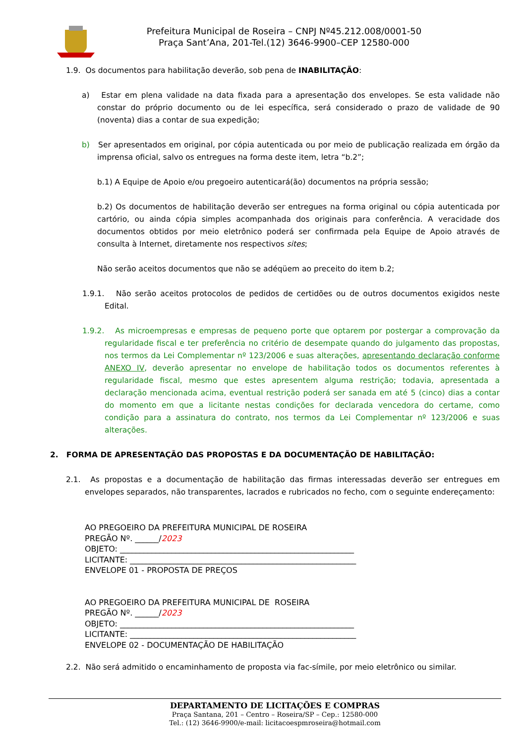Prefeitura Municipal de Roseira – CNPJ Nº45.212.008/0001-50
Praça Sant’Ana, 201-Tel.(12) 3646-9900–CEP 12580-000
1.9. Os documentos para habilitação deverão, sob pena de INABILITAÇÃO:
a) Estar em plena validade na data fixada para a apresentação dos envelopes. Se esta validade não constar do próprio documento ou de lei específica, será considerado o prazo de validade de 90 (noventa) dias a contar de sua expedição;
b) Ser apresentados em original, por cópia autenticada ou por meio de publicação realizada em órgão da imprensa oficial, salvo os entregues na forma deste item, letra “b.2”;
b.1) A Equipe de Apoio e/ou pregoeiro autenticará(ão) documentos na própria sessão;
b.2) Os documentos de habilitação deverão ser entregues na forma original ou cópia autenticada por cartório, ou ainda cópia simples acompanhada dos originais para conferência. A veracidade dos documentos obtidos por meio eletrônico poderá ser confirmada pela Equipe de Apoio através de consulta à Internet, diretamente nos respectivos sites;
Não serão aceitos documentos que não se adéqüem ao preceito do item b.2;
1.9.1. Não serão aceitos protocolos de pedidos de certidões ou de outros documentos exigidos neste Edital.
1.9.2. As microempresas e empresas de pequeno porte que optarem por postergar a comprovação da regularidade fiscal e ter preferência no critério de desempate quando do julgamento das propostas, nos termos da Lei Complementar nº 123/2006 e suas alterações, apresentando declaração conforme ANEXO IV, deverão apresentar no envelope de habilitação todos os documentos referentes à regularidade fiscal, mesmo que estes apresentem alguma restrição; todavia, apresentada a declaração mencionada acima, eventual restrição poderá ser sanada em até 5 (cinco) dias a contar do momento em que a licitante nestas condições for declarada vencedora do certame, como condição para a assinatura do contrato, nos termos da Lei Complementar nº 123/2006 e suas alterações.
2. FORMA DE APRESENTAÇÃO DAS PROPOSTAS E DA DOCUMENTAÇÃO DE HABILITAÇÃO:
2.1. As propostas e a documentação de habilitação das firmas interessadas deverão ser entregues em envelopes separados, não transparentes, lacrados e rubricados no fecho, com o seguinte endereçamento:
AO PREGOEIRO DA PREFEITURA MUNICIPAL DE ROSEIRA
PREGÃO Nº. ______/2023
OBJETO: ___________________________________________________________
LICITANTE: _________________________________________________________
ENVELOPE 01 - PROPOSTA DE PREÇOS
AO PREGOEIRO DA PREFEITURA MUNICIPAL DE ROSEIRA
PREGÃO Nº. ______/2023
OBJETO: ___________________________________________________________
LICITANTE: _________________________________________________________
ENVELOPE 02 - DOCUMENTAÇÃO DE HABILITAÇÃO
2.2. Não será admitido o encaminhamento de proposta via fac-símile, por meio eletrônico ou similar.
DEPARTAMENTO DE LICITAÇÕES E COMPRAS
Praça Santana, 201 – Centro – Roseira/SP – Cep.: 12580-000
Tel.: (12) 3646-9900/e-mail: licitacoespmroseira@hotmail.com